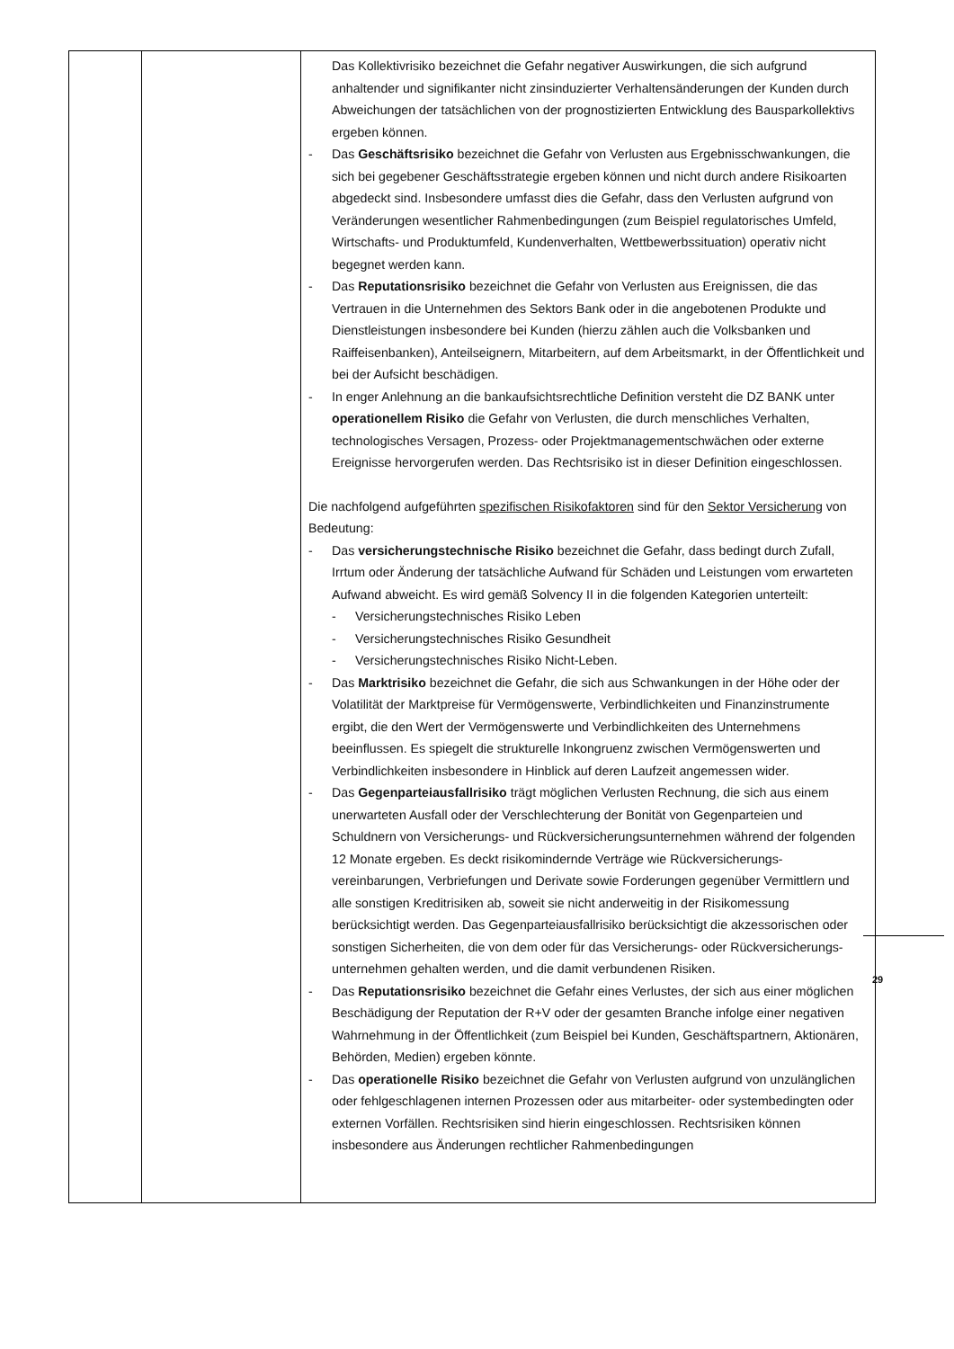| | | Das Kollektivrisiko bezeichnet die Gefahr negativer Auswirkungen, die sich aufgrund anhaltender und signifikanter nicht zinsinduzierter Verhaltensänderungen der Kunden durch Abweichungen der tatsächlichen von der prognostizierten Entwicklung des Bausparkollektivs ergeben können. - Das Geschäftsrisiko bezeichnet die Gefahr von Verlusten aus Ergebnisschwankungen, die sich bei gegebener Geschäftsstrategie ergeben können und nicht durch andere Risikoarten abgedeckt sind. Insbesondere umfasst dies die Gefahr, dass den Verlusten aufgrund von Veränderungen wesentlicher Rahmenbedingungen (zum Beispiel regulatorisches Umfeld, Wirtschafts- und Produktumfeld, Kundenverhalten, Wettbewerbssituation) operativ nicht begegnet werden kann. - Das Reputationsrisiko bezeichnet die Gefahr von Verlusten aus Ereignissen, die das Vertrauen in die Unternehmen des Sektors Bank oder in die angebotenen Produkte und Dienstleistungen insbesondere bei Kunden (hierzu zählen auch die Volksbanken und Raiffeisenbanken), Anteilseignern, Mitarbeitern, auf dem Arbeitsmarkt, in der Öffentlichkeit und bei der Aufsicht beschädigen. - In enger Anlehnung an die bankaufsichtsrechtliche Definition versteht die DZ BANK unter operationellem Risiko die Gefahr von Verlusten, die durch menschliches Verhalten, technologisches Versagen, Prozess- oder Projektmanagementschwächen oder externe Ereignisse hervorgerufen werden. Das Rechtsrisiko ist in dieser Definition eingeschlossen. Die nachfolgend aufgeführten spezifischen Risikofaktoren sind für den Sektor Versicherung von Bedeutung: - Das versicherungstechnische Risiko bezeichnet die Gefahr, dass bedingt durch Zufall, Irrtum oder Änderung der tatsächliche Aufwand für Schäden und Leistungen vom erwarteten Aufwand abweicht. Es wird gemäß Solvency II in die folgenden Kategorien unterteilt: - Versicherungstechnisches Risiko Leben - Versicherungstechnisches Risiko Gesundheit - Versicherungstechnisches Risiko Nicht-Leben. - Das Marktrisiko bezeichnet die Gefahr, die sich aus Schwankungen in der Höhe oder der Volatilität der Marktpreise für Vermögenswerte, Verbindlichkeiten und Finanzinstrumente ergibt, die den Wert der Vermögenswerte und Verbindlichkeiten des Unternehmens beeinflussen. Es spiegelt die strukturelle Inkongruenz zwischen Vermögenswerten und Verbindlichkeiten insbesondere in Hinblick auf deren Laufzeit angemessen wider. - Das Gegenparteiausfallrisiko trägt möglichen Verlusten Rechnung, die sich aus einem unerwarteten Ausfall oder der Verschlechterung der Bonität von Gegenparteien und Schuldnern von Versicherungs- und Rückversicherungsunternehmen während der folgenden 12 Monate ergeben. Es deckt risikomindernde Verträge wie Rückversicherungs-vereinbarungen, Verbriefungen und Derivate sowie Forderungen gegenüber Vermittlern und alle sonstigen Kreditrisiken ab, soweit sie nicht anderweitig in der Risikomessung berücksichtigt werden. Das Gegenparteiausfallrisiko berücksichtigt die akzessorischen oder sonstigen Sicherheiten, die von dem oder für das Versicherungs- oder Rückversicherungs-unternehmen gehalten werden, und die damit verbundenen Risiken. - Das Reputationsrisiko bezeichnet die Gefahr eines Verlustes, der sich aus einer möglichen Beschädigung der Reputation der R+V oder der gesamten Branche infolge einer negativen Wahrnehmung in der Öffentlichkeit (zum Beispiel bei Kunden, Geschäftspartnern, Aktionären, Behörden, Medien) ergeben könnte. - Das operationelle Risiko bezeichnet die Gefahr von Verlusten aufgrund von unzulänglichen oder fehlgeschlagenen internen Prozessen oder aus mitarbeiter- oder systembedingten oder externen Vorfällen. Rechtsrisiken sind hierin eingeschlossen. Rechtsrisiken können insbesondere aus Änderungen rechtlicher Rahmenbedingungen |
29